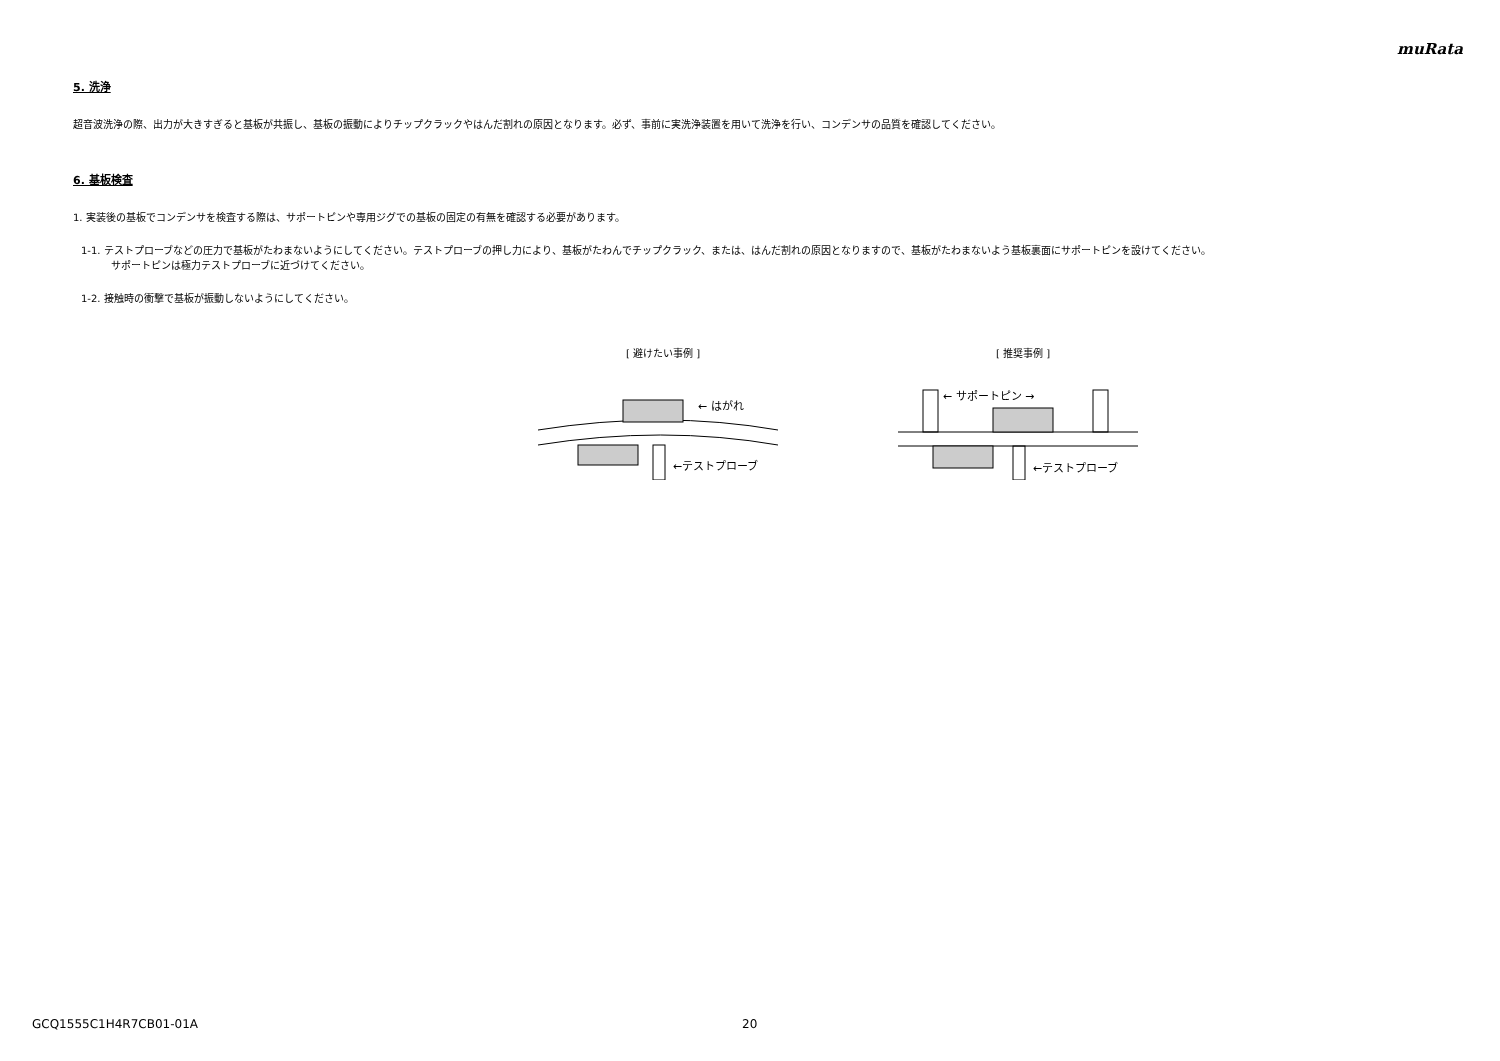muRata
5. 洗浄
超音波洗浄の際、出力が大きすぎると基板が共振し、基板の振動によりチップクラックやはんだ割れの原因となります。必ず、事前に実洗浄装置を用いて洗浄を行い、コンデンサの品質を確認してください。
6. 基板検査
1. 実装後の基板でコンデンサを検査する際は、サポートピンや専用ジグでの基板の固定の有無を確認する必要があります。
1-1. テストプローブなどの圧力で基板がたわまないようにしてください。テストプローブの押し力により、基板がたわんでチップクラック、または、はんだ割れの原因となりますので、基板がたわまないよう基板裏面にサポートピンを設けてください。
サポートピンは極力テストプローブに近づけてください。
1-2. 接触時の衝撃で基板が振動しないようにしてください。
[ 避けたい事例 ]
← はがれ
←テストプローブ
[ 推奨事例 ]
← サポートピン →
←テストプローブ
GCQ1555C1H4R7CB01-01A 20